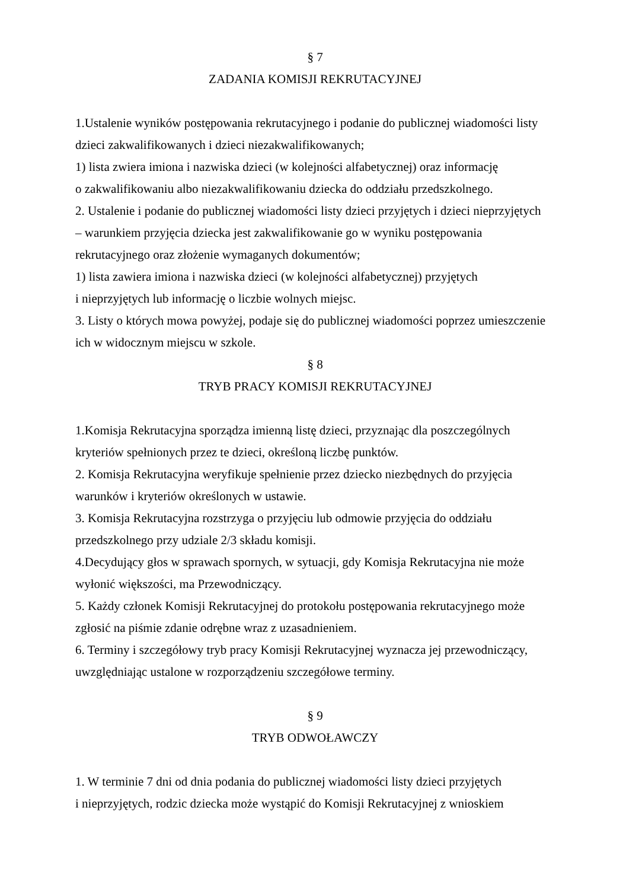§ 7
ZADANIA KOMISJI REKRUTACYJNEJ
1.Ustalenie wyników postępowania rekrutacyjnego i podanie do publicznej wiadomości listy dzieci zakwalifikowanych i dzieci niezakwalifikowanych;
1) lista zwiera imiona i nazwiska dzieci (w kolejności alfabetycznej) oraz informację
o zakwalifikowaniu albo niezakwalifikowaniu dziecka do oddziału przedszkolnego.
2. Ustalenie i podanie do publicznej wiadomości listy dzieci przyjętych i dzieci nieprzyjętych
– warunkiem przyjęcia dziecka jest zakwalifikowanie go w wyniku postępowania
rekrutacyjnego oraz złożenie wymaganych dokumentów;
1) lista zawiera imiona i nazwiska dzieci (w kolejności alfabetycznej) przyjętych
i nieprzyjętych lub informację o liczbie wolnych miejsc.
3. Listy o których mowa powyżej, podaje się do publicznej wiadomości poprzez umieszczenie ich w widocznym miejscu w szkole.
§ 8
TRYB PRACY KOMISJI REKRUTACYJNEJ
1.Komisja Rekrutacyjna sporządza imienną listę dzieci, przyznając dla poszczególnych
kryteriów spełnionych przez te dzieci, określoną liczbę punktów.
2. Komisja Rekrutacyjna weryfikuje spełnienie przez dziecko niezbędnych do przyjęcia
warunków i kryteriów określonych w ustawie.
3. Komisja Rekrutacyjna rozstrzyga o przyjęciu lub odmowie przyjęcia do oddziału
przedszkolnego przy udziale 2/3 składu komisji.
4.Decydujący głos w sprawach spornych, w sytuacji, gdy Komisja Rekrutacyjna nie może
wyłonić większości, ma Przewodniczący.
5. Każdy członek Komisji Rekrutacyjnej do protokołu postępowania rekrutacyjnego może
zgłosić na piśmie zdanie odrębne wraz z uzasadnieniem.
6. Terminy i szczegółowy tryb pracy Komisji Rekrutacyjnej wyznacza jej przewodniczący,
uwzględniając ustalone w rozporządzeniu szczegółowe terminy.
§ 9
TRYB ODWOŁAWCZY
1. W terminie 7 dni od dnia podania do publicznej wiadomości listy dzieci przyjętych
i nieprzyjętych, rodzic dziecka może wystąpić do Komisji Rekrutacyjnej z wnioskiem